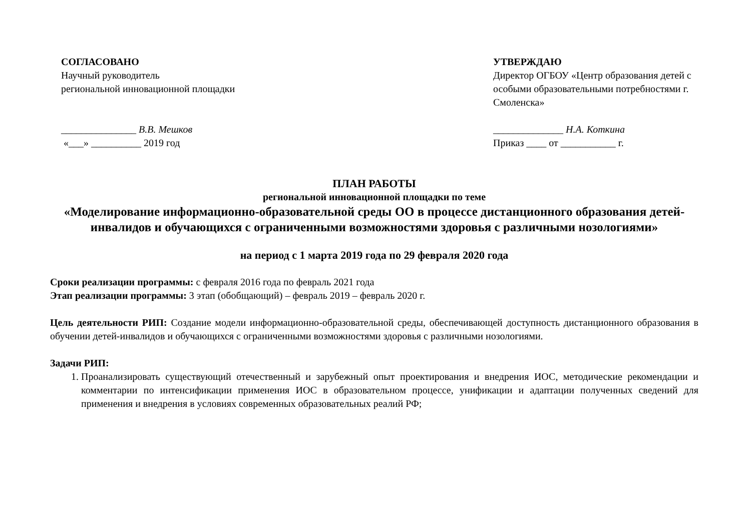СОГЛАСОВАНО
Научный руководитель
региональной инновационной площадки
_______________ В.В. Мешков
«___» __________ 2019 год
УТВЕРЖДАЮ
Директор ОГБОУ «Центр образования детей с особыми образовательными потребностями г. Смоленска»
______________ Н.А. Коткина
Приказ ____ от ___________ г.
ПЛАН РАБОТЫ
региональной инновационной площадки по теме
«Моделирование информационно-образовательной среды ОО в процессе дистанционного образования детей-инвалидов и обучающихся с ограниченными возможностями здоровья с различными нозологиями»
на период с 1 марта 2019 года по 29 февраля 2020 года
Сроки реализации программы: с февраля 2016 года по февраль 2021 года
Этап реализации программы: 3 этап (обобщающий) – февраль 2019 – февраль 2020 г.
Цель деятельности РИП: Создание модели информационно-образовательной среды, обеспечивающей доступность дистанционного образования в обучении детей-инвалидов и обучающихся с ограниченными возможностями здоровья с различными нозологиями.
Задачи РИП:
1. Проанализировать существующий отечественный и зарубежный опыт проектирования и внедрения ИОС, методические рекомендации и комментарии по интенсификации применения ИОС в образовательном процессе, унификации и адаптации полученных сведений для применения и внедрения в условиях современных образовательных реалий РФ;